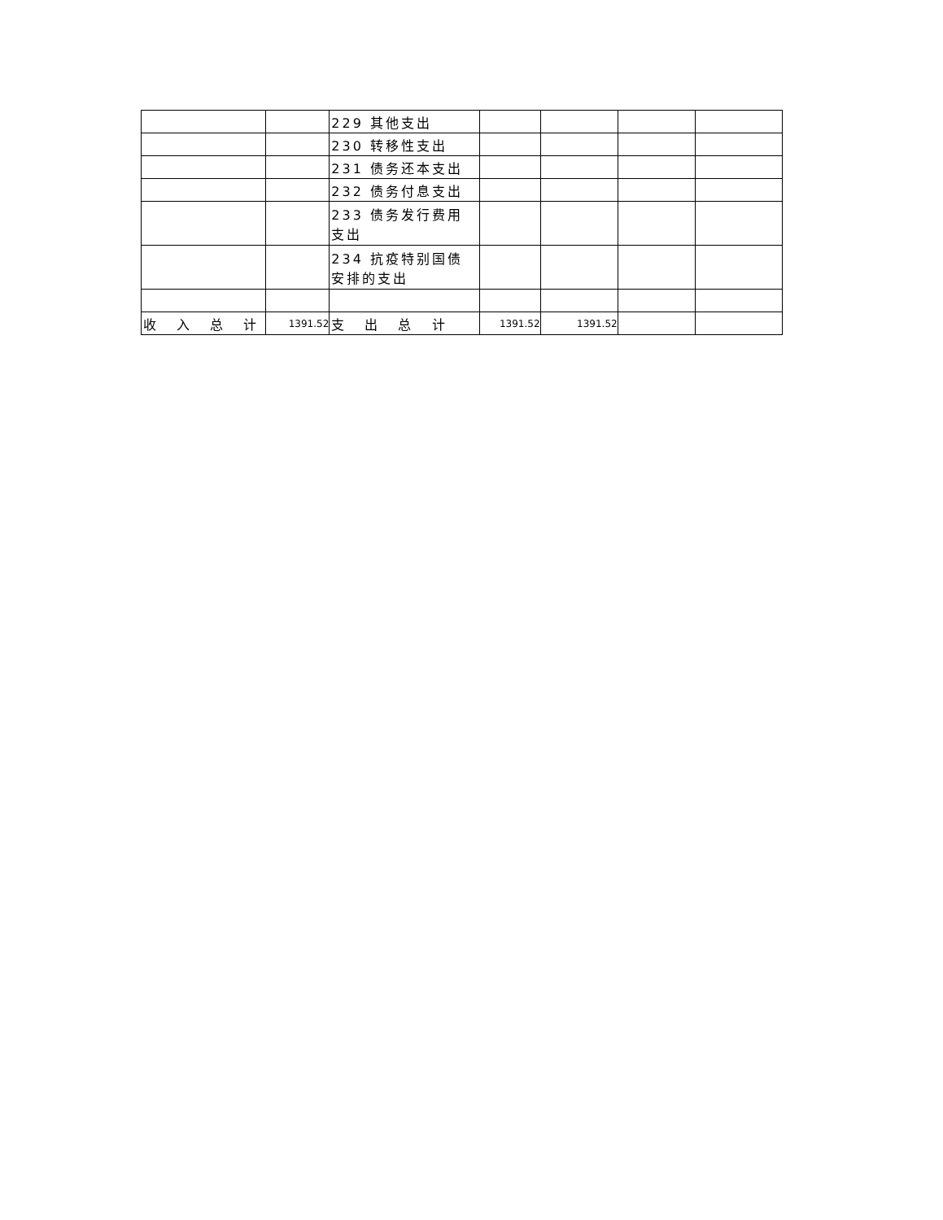| | | 229 其他支出 | | | | |
| | | 230 转移性支出 | | | | |
| | | 231 债务还本支出 | | | | |
| | | 232 债务付息支出 | | | | |
| | | 233 债务发行费用支出 | | | | |
| | | 234 抗疫特别国债安排的支出 | | | | |
| 收 入 总 计 | 1391.52 | 支 出 总 计 | 1391.52 | 1391.52 | | |